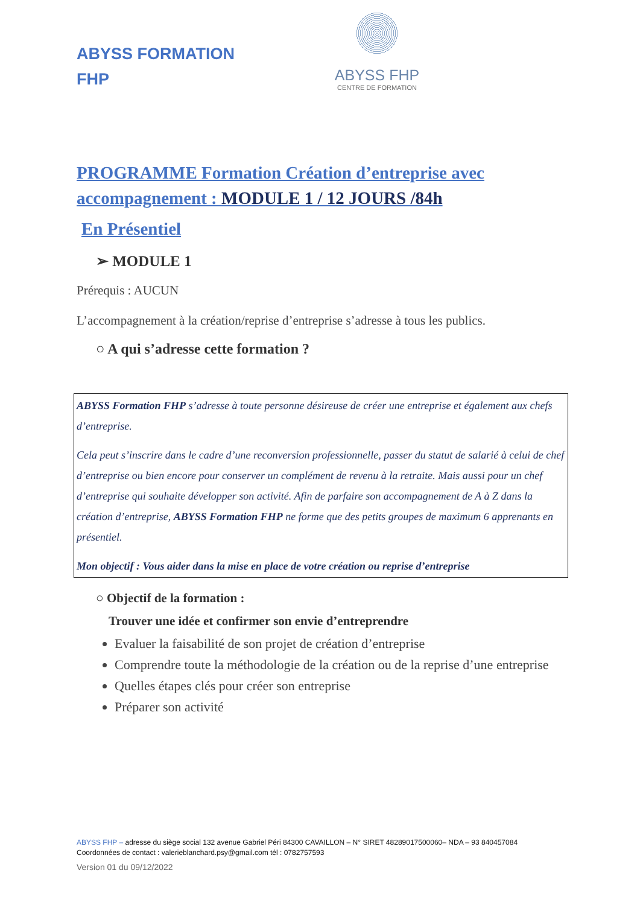ABYSS FORMATION
FHP
ABYSS FHP
CENTRE DE FORMATION
PROGRAMME Formation Création d’entreprise avec accompagnement : MODULE 1 / 12 JOURS /84h
En Présentiel
➢ MODULE 1
Prérequis : AUCUN
L’accompagnement à la création/reprise d’entreprise s’adresse à tous les publics.
○ A qui s’adresse cette formation ?
ABYSS Formation FHP s’adresse à toute personne désireuse de créer une entreprise et également aux chefs d’entreprise.
Cela peut s’inscrire dans le cadre d’une reconversion professionnelle, passer du statut de salarié à celui de chef d’entreprise ou bien encore pour conserver un complément de revenu à la retraite. Mais aussi pour un chef d’entreprise qui souhaite développer son activité. Afin de parfaire son accompagnement de A à Z dans la création d’entreprise, ABYSS Formation FHP ne forme que des petits groupes de maximum 6 apprenants en présentiel.
Mon objectif : Vous aider dans la mise en place de votre création ou reprise d’entreprise
○ Objectif de la formation :
Trouver une idée et confirmer son envie d’entreprendre
Evaluer la faisabilité de son projet de création d’entreprise
Comprendre toute la méthodologie de la création ou de la reprise d’une entreprise
Quelles étapes clés pour créer son entreprise
Préparer son activité
ABYSS FHP – adresse du siège social 132 avenue Gabriel Péri 84300 CAVAILLON – N° SIRET 48289017500060– NDA – 93 840457084
Coordonnées de contact : valerieblanchard.psy@gmail.com tél : 0782757593
Version 01 du 09/12/2022